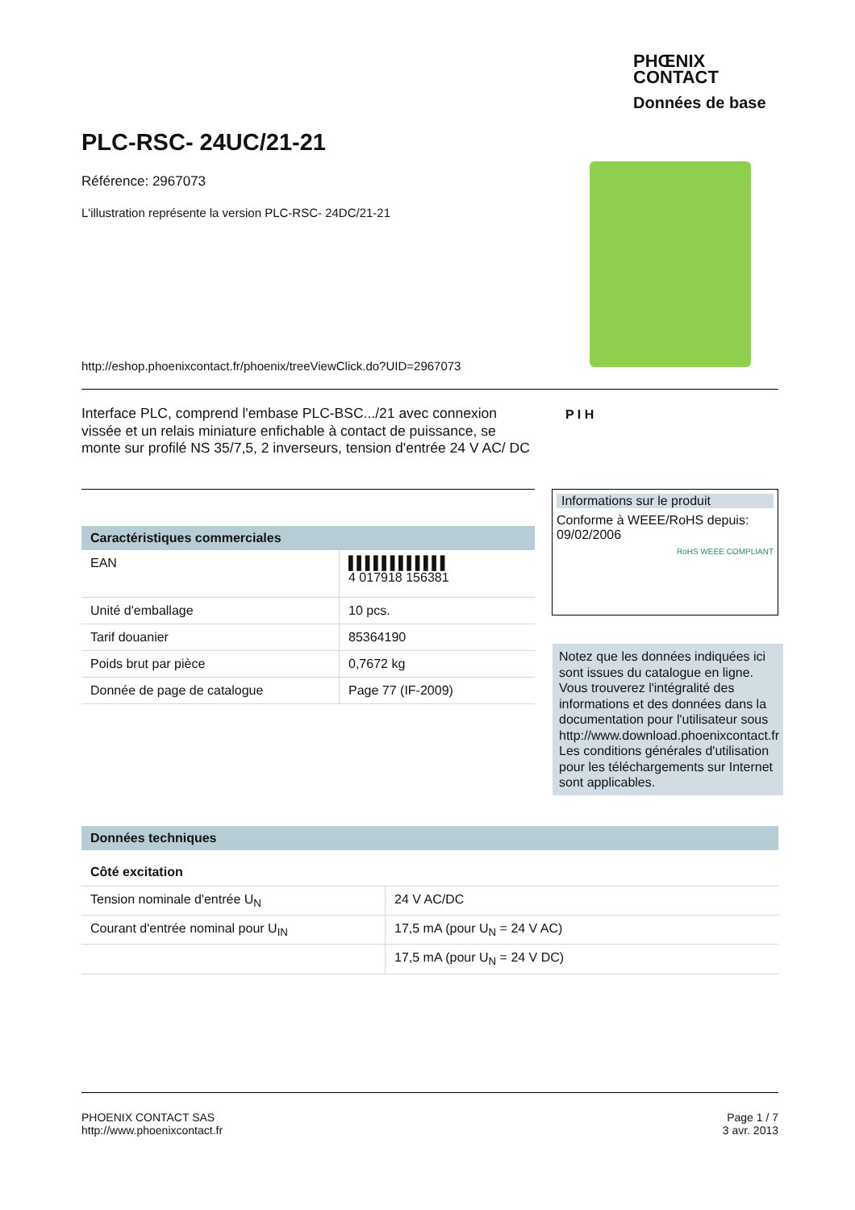PHŒNIX
CONTACT
Données de base
PLC-RSC- 24UC/21-21
Référence: 2967073
L'illustration représente la version PLC-RSC- 24DC/21-21
http://eshop.phoenixcontact.fr/phoenix/treeViewClick.do?UID=2967073
Interface PLC, comprend l'embase PLC-BSC.../21 avec connexion vissée et un relais miniature enfichable à contact de puissance, se monte sur profilé NS 35/7,5, 2 inverseurs, tension d'entrée 24 V AC/ DC
P I H
Informations sur le produit
Conforme à WEEE/RoHS depuis: 09/02/2006
RoHS WEEE COMPLIANT
Notez que les données indiquées ici sont issues du catalogue en ligne. Vous trouverez l'intégralité des informations et des données dans la documentation pour l'utilisateur sous http://www.download.phoenixcontact.fr Les conditions générales d'utilisation pour les téléchargements sur Internet sont applicables.
Caractéristiques commerciales
| EAN | ▌▌▌▌▌▌▌▌▌▌▌▌ 4 017918 156381 |
| Unité d'emballage | 10 pcs. |
| Tarif douanier | 85364190 |
| Poids brut par pièce | 0,7672 kg |
| Donnée de page de catalogue | Page 77 (IF-2009) |
Données techniques
Côté excitation
| Tension nominale d'entrée U<sub>N</sub> | 24 V AC/DC |
| Courant d'entrée nominal pour U<sub>IN</sub> | 17,5 mA (pour U<sub>N</sub> = 24 V AC) |
| | 17,5 mA (pour U<sub>N</sub> = 24 V DC) |
PHOENIX CONTACT SAS
http://www.phoenixcontact.fr
Page 1 / 7
3 avr. 2013